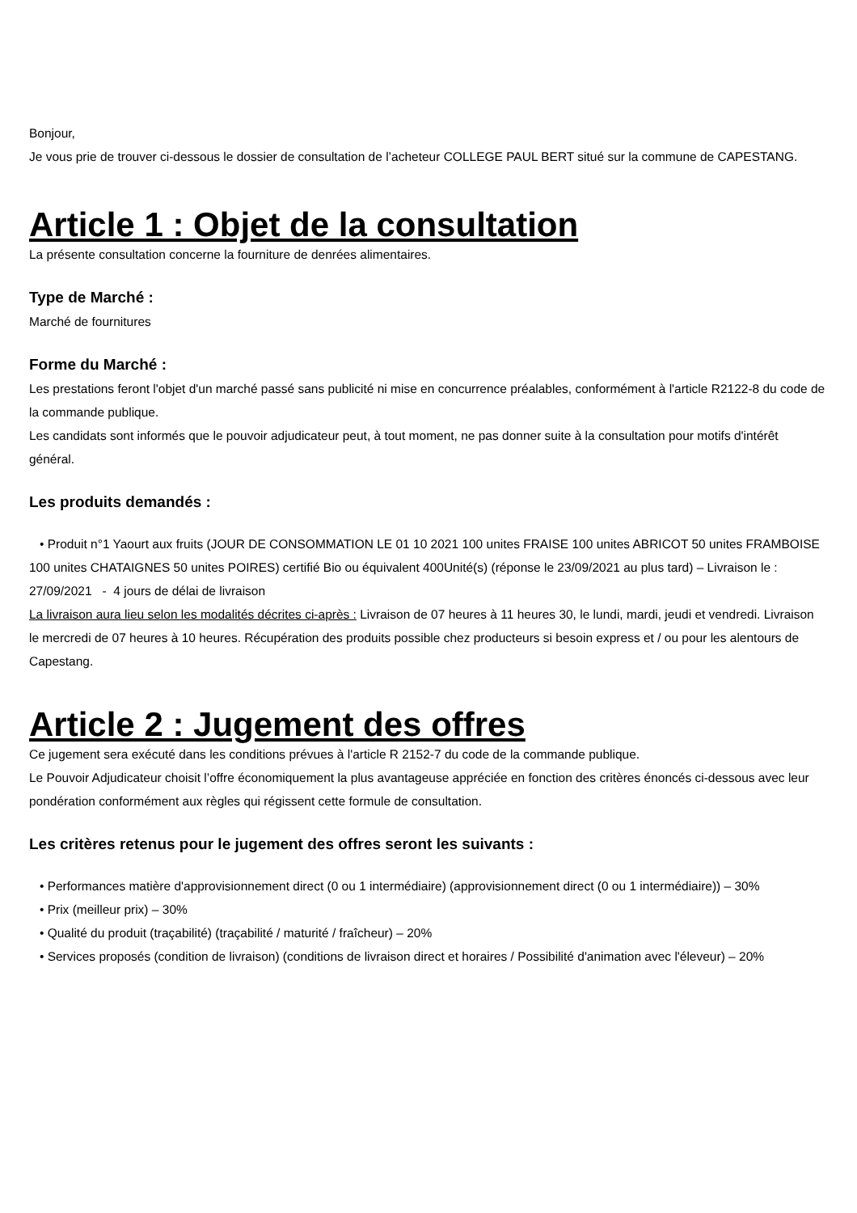Bonjour,
Je vous prie de trouver ci-dessous le dossier de consultation de l’acheteur COLLEGE PAUL BERT situé sur la commune de CAPESTANG.
Article 1 : Objet de la consultation
La présente consultation concerne la fourniture de denrées alimentaires.
Type de Marché :
Marché de fournitures
Forme du Marché :
Les prestations feront l'objet d'un marché passé sans publicité ni mise en concurrence préalables, conformément à l'article R2122-8 du code de la commande publique.
Les candidats sont informés que le pouvoir adjudicateur peut, à tout moment, ne pas donner suite à la consultation pour motifs d'intérêt général.
Les produits demandés :
• Produit n°1 Yaourt aux fruits (JOUR DE CONSOMMATION LE 01 10 2021 100 unites FRAISE 100 unites ABRICOT 50 unites FRAMBOISE 100 unites CHATAIGNES 50 unites POIRES) certifié Bio ou équivalent 400Unité(s) (réponse le 23/09/2021 au plus tard) – Livraison le : 27/09/2021 - 4 jours de délai de livraison
La livraison aura lieu selon les modalités décrites ci-après : Livraison de 07 heures à 11 heures 30, le lundi, mardi, jeudi et vendredi. Livraison le mercredi de 07 heures à 10 heures. Récupération des produits possible chez producteurs si besoin express et / ou pour les alentours de Capestang.
Article 2 : Jugement des offres
Ce jugement sera exécuté dans les conditions prévues à l'article R 2152-7 du code de la commande publique.
Le Pouvoir Adjudicateur choisit l’offre économiquement la plus avantageuse appréciée en fonction des critères énoncés ci-dessous avec leur pondération conformément aux règles qui régissent cette formule de consultation.
Les critères retenus pour le jugement des offres seront les suivants :
• Performances matière d'approvisionnement direct (0 ou 1 intermédiaire) (approvisionnement direct (0 ou 1 intermédiaire)) – 30%
• Prix (meilleur prix) – 30%
• Qualité du produit (traçabilité) (traçabilité / maturité / fraîcheur) – 20%
• Services proposés (condition de livraison) (conditions de livraison direct et horaires / Possibilité d'animation avec l'éleveur) – 20%